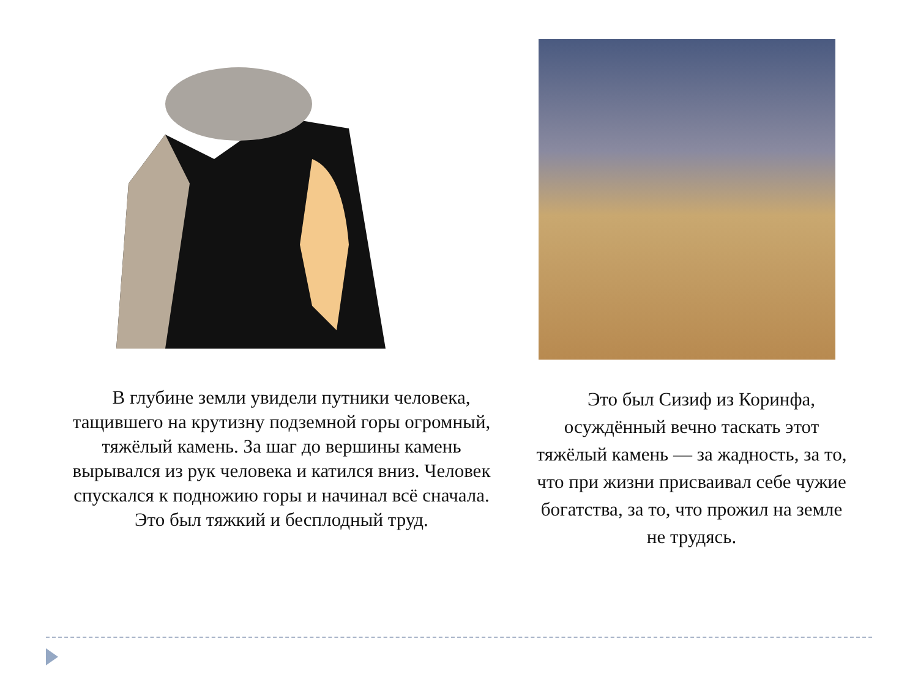 В глубине земли увидели путники человека, тащившего на крутизну подземной горы огромный, тяжёлый камень. За шаг до вершины камень вырывался из рук человека и катился вниз. Человек спускался к подножию горы и начинал всё сначала. Это был тяжкий и бесплодный труд.
 Это был Сизиф из Коринфа, осуждённый вечно таскать этот тяжёлый камень — за жадность, за то, что при жизни присваивал себе чужие богатства, за то, что прожил на земле не трудясь.